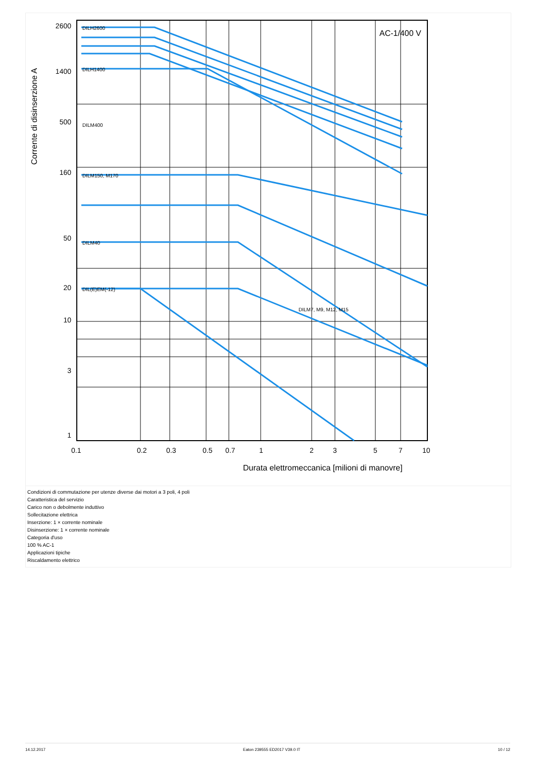AC-1/400 V
2600
1400
500
160
50
20
10
3
1
0.1
0.2
0.3
0.5
0.7
1
2
3
5
7
10
Durata elettromeccanica [milioni di manovre]
Corrente di disinserzione A
DILH2600
DILH1400
DILM400
DILM150, M170
DILM40
DIL(E)EM(-12)
DILM7, M9, M12, M15
Condizioni di commutazione per utenze diverse dai motori a 3 poli, 4 poli
Caratteristica del servizio
Carico non o debolmente induttivo
Sollecitazione elettrica
Inserzione: 1 × corrente nominale
Disinserzione: 1 × corrente nominale
Categoria d'uso
100 % AC-1
Applicazioni tipiche
Riscaldamento elettrico
14.12.2017 Eaton 239555 ED2017 V39.0 IT 10 / 12